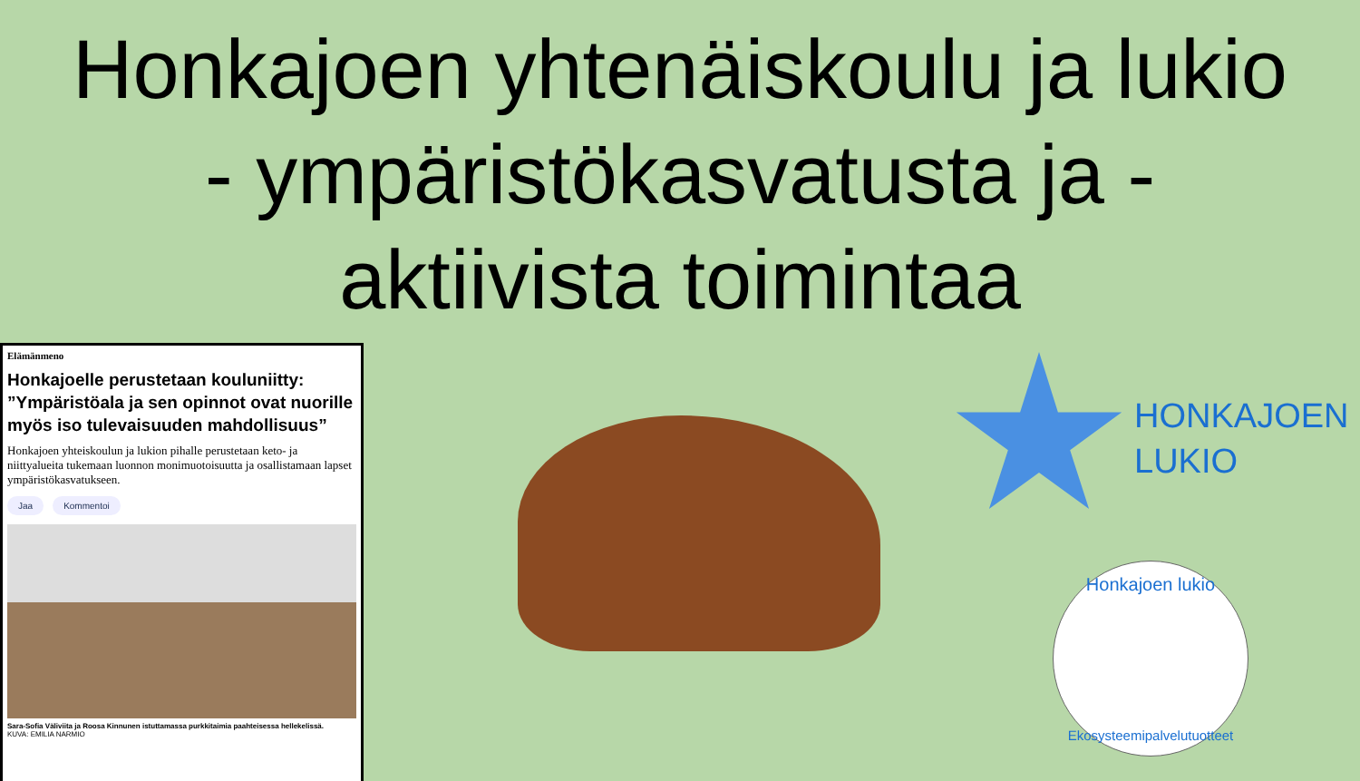Honkajoen yhtenäiskoulu ja lukio - ympäristökasvatusta ja -aktiivista toimintaa
Elämänmeno
Honkajoelle perustetaan kouluniitty: ”Ympäristöala ja sen opinnot ovat nuorille myös iso tulevaisuuden mahdollisuus”
Honkajoen yhteiskoulun ja lukion pihalle perustetaan keto- ja niittyalueita tukemaan luonnon monimuotoisuutta ja osallistamaan lapset ympäristökasvatukseen.
Jaa Kommentoi
Sara-Sofia Väliviita ja Roosa Kinnunen istuttamassa purkkitaimia paahteisessa hellekelissä.
KUVA: EMILIA NARMIO
HONKAJOEN
LUKIO
Honkajoen lukio
Ekosysteemipalvelutuotteet